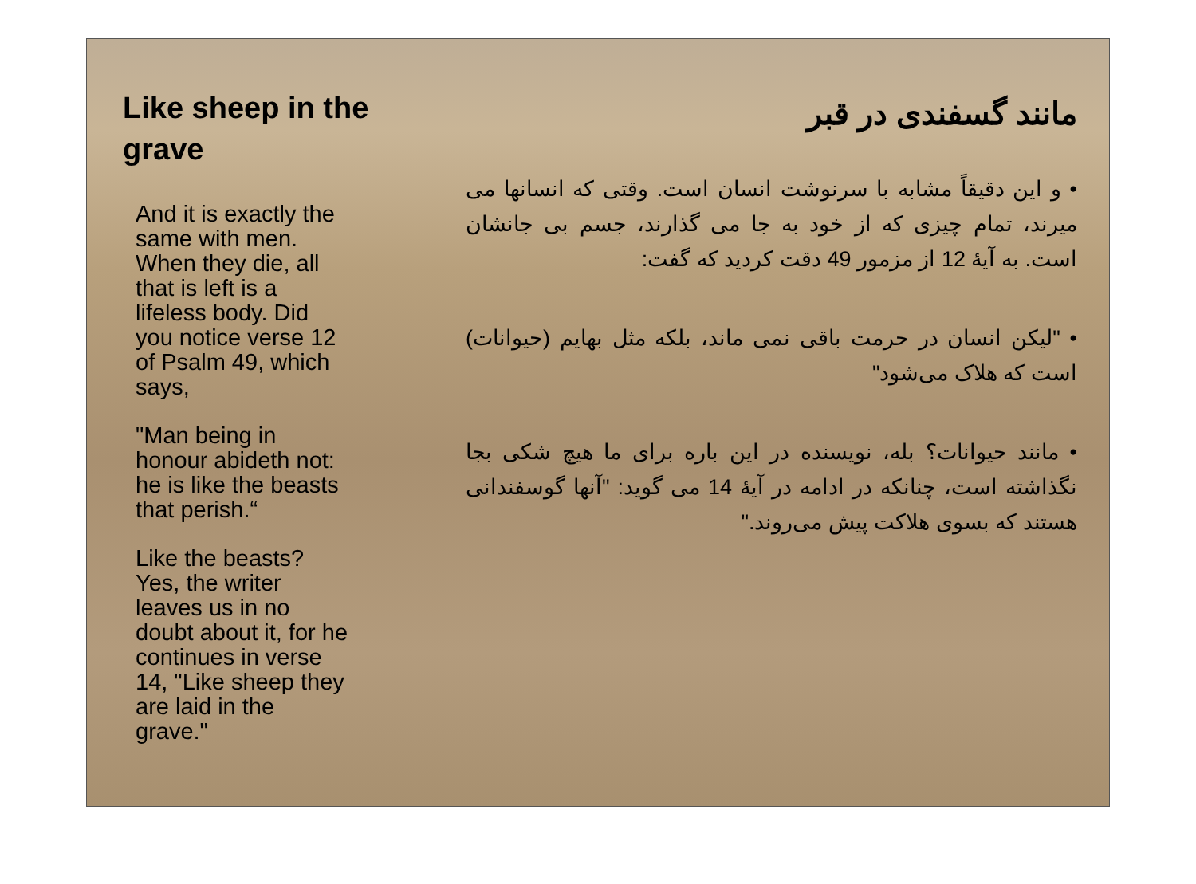Like sheep in the grave
And it is exactly the same with men. When they die, all that is left is a lifeless body. Did you notice verse 12 of Psalm 49, which says,
"Man being in honour abideth not: he is like the beasts that perish.“
Like the beasts? Yes, the writer leaves us in no doubt about it, for he continues in verse 14, "Like sheep they are laid in the grave."
مانند گسفندی در قبر
• و این دقیقاً مشابه با سرنوشت انسان است. وقتی که انسانها می میرند، تمام چیزی که از خود به جا می گذارند، جسم بی جانشان است. به آیهٔ 12 از مزمور 49 دقت کردید که گفت:
• "لیکن انسان در حرمت باقی نمی ماند، بلکه مثل بهایم (حیوانات) است که هلاک می‌شود"
• مانند حیوانات؟ بله، نویسنده در این باره برای ما هیچ شکی بجا نگذاشته است، چنانکه در ادامه در آیهٔ 14 می گوید: "آنها گوسفندانی هستند که بسوی هلاکت پیش می‌روند."